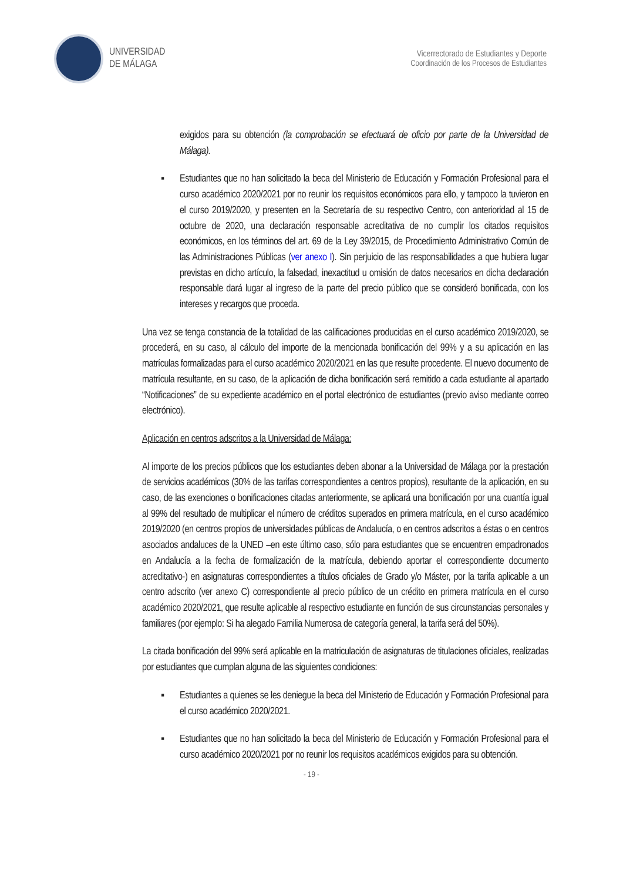UNIVERSIDAD
DE MÁLAGA
Vicerrectorado de Estudiantes y Deporte
Coordinación de los Procesos de Estudiantes
exigidos para su obtención (la comprobación se efectuará de oficio por parte de la Universidad de Málaga).
▪ Estudiantes que no han solicitado la beca del Ministerio de Educación y Formación Profesional para el curso académico 2020/2021 por no reunir los requisitos económicos para ello, y tampoco la tuvieron en el curso 2019/2020, y presenten en la Secretaría de su respectivo Centro, con anterioridad al 15 de octubre de 2020, una declaración responsable acreditativa de no cumplir los citados requisitos económicos, en los términos del art. 69 de la Ley 39/2015, de Procedimiento Administrativo Común de las Administraciones Públicas (ver anexo I). Sin perjuicio de las responsabilidades a que hubiera lugar previstas en dicho artículo, la falsedad, inexactitud u omisión de datos necesarios en dicha declaración responsable dará lugar al ingreso de la parte del precio público que se consideró bonificada, con los intereses y recargos que proceda.
Una vez se tenga constancia de la totalidad de las calificaciones producidas en el curso académico 2019/2020, se procederá, en su caso, al cálculo del importe de la mencionada bonificación del 99% y a su aplicación en las matrículas formalizadas para el curso académico 2020/2021 en las que resulte procedente. El nuevo documento de matrícula resultante, en su caso, de la aplicación de dicha bonificación será remitido a cada estudiante al apartado “Notificaciones” de su expediente académico en el portal electrónico de estudiantes (previo aviso mediante correo electrónico).
Aplicación en centros adscritos a la Universidad de Málaga:
Al importe de los precios públicos que los estudiantes deben abonar a la Universidad de Málaga por la prestación de servicios académicos (30% de las tarifas correspondientes a centros propios), resultante de la aplicación, en su caso, de las exenciones o bonificaciones citadas anteriormente, se aplicará una bonificación por una cuantía igual al 99% del resultado de multiplicar el número de créditos superados en primera matrícula, en el curso académico 2019/2020 (en centros propios de universidades públicas de Andalucía, o en centros adscritos a éstas o en centros asociados andaluces de la UNED –en este último caso, sólo para estudiantes que se encuentren empadronados en Andalucía a la fecha de formalización de la matrícula, debiendo aportar el correspondiente documento acreditativo-) en asignaturas correspondientes a títulos oficiales de Grado y/o Máster, por la tarifa aplicable a un centro adscrito (ver anexo C) correspondiente al precio público de un crédito en primera matrícula en el curso académico 2020/2021, que resulte aplicable al respectivo estudiante en función de sus circunstancias personales y familiares (por ejemplo: Si ha alegado Familia Numerosa de categoría general, la tarifa será del 50%).
La citada bonificación del 99% será aplicable en la matriculación de asignaturas de titulaciones oficiales, realizadas por estudiantes que cumplan alguna de las siguientes condiciones:
▪ Estudiantes a quienes se les deniegue la beca del Ministerio de Educación y Formación Profesional para el curso académico 2020/2021.
▪ Estudiantes que no han solicitado la beca del Ministerio de Educación y Formación Profesional para el curso académico 2020/2021 por no reunir los requisitos académicos exigidos para su obtención.
- 19 -